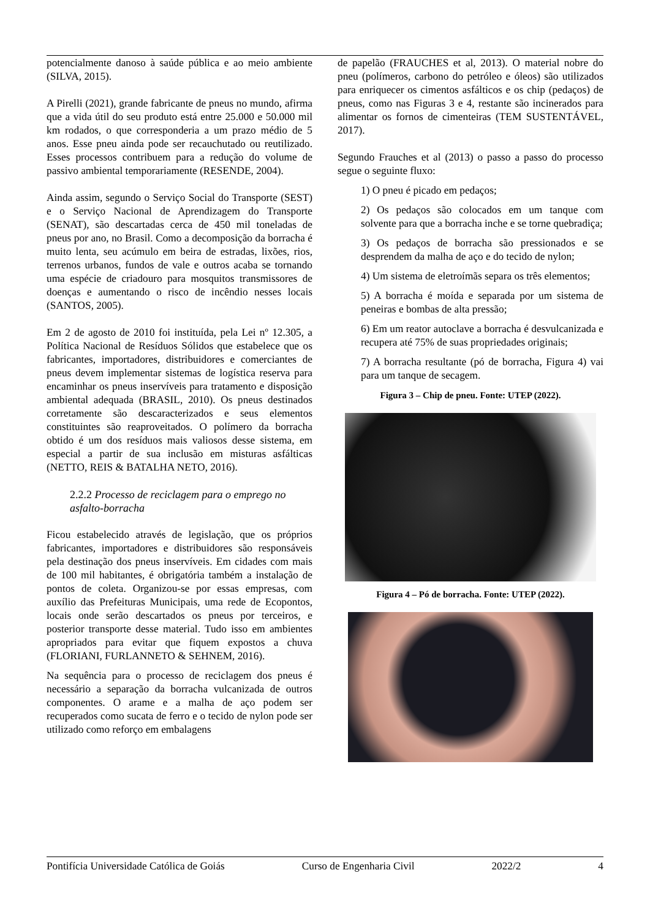potencialmente danoso à saúde pública e ao meio ambiente (SILVA, 2015).
A Pirelli (2021), grande fabricante de pneus no mundo, afirma que a vida útil do seu produto está entre 25.000 e 50.000 mil km rodados, o que corresponderia a um prazo médio de 5 anos. Esse pneu ainda pode ser recauchutado ou reutilizado. Esses processos contribuem para a redução do volume de passivo ambiental temporariamente (RESENDE, 2004).
Ainda assim, segundo o Serviço Social do Transporte (SEST) e o Serviço Nacional de Aprendizagem do Transporte (SENAT), são descartadas cerca de 450 mil toneladas de pneus por ano, no Brasil. Como a decomposição da borracha é muito lenta, seu acúmulo em beira de estradas, lixões, rios, terrenos urbanos, fundos de vale e outros acaba se tornando uma espécie de criadouro para mosquitos transmissores de doenças e aumentando o risco de incêndio nesses locais (SANTOS, 2005).
Em 2 de agosto de 2010 foi instituída, pela Lei nº 12.305, a Política Nacional de Resíduos Sólidos que estabelece que os fabricantes, importadores, distribuidores e comerciantes de pneus devem implementar sistemas de logística reserva para encaminhar os pneus inservíveis para tratamento e disposição ambiental adequada (BRASIL, 2010). Os pneus destinados corretamente são descaracterizados e seus elementos constituintes são reaproveitados. O polímero da borracha obtido é um dos resíduos mais valiosos desse sistema, em especial a partir de sua inclusão em misturas asfálticas (NETTO, REIS & BATALHA NETO, 2016).
2.2.2 Processo de reciclagem para o emprego no asfalto-borracha
Ficou estabelecido através de legislação, que os próprios fabricantes, importadores e distribuidores são responsáveis pela destinação dos pneus inservíveis. Em cidades com mais de 100 mil habitantes, é obrigatória também a instalação de pontos de coleta. Organizou-se por essas empresas, com auxílio das Prefeituras Municipais, uma rede de Ecopontos, locais onde serão descartados os pneus por terceiros, e posterior transporte desse material. Tudo isso em ambientes apropriados para evitar que fiquem expostos a chuva (FLORIANI, FURLANNETO & SEHNEM, 2016).
Na sequência para o processo de reciclagem dos pneus é necessário a separação da borracha vulcanizada de outros componentes. O arame e a malha de aço podem ser recuperados como sucata de ferro e o tecido de nylon pode ser utilizado como reforço em embalagens
de papelão (FRAUCHES et al, 2013). O material nobre do pneu (polímeros, carbono do petróleo e óleos) são utilizados para enriquecer os cimentos asfálticos e os chip (pedaços) de pneus, como nas Figuras 3 e 4, restante são incinerados para alimentar os fornos de cimenteiras (TEM SUSTENTÁVEL, 2017).
Segundo Frauches et al (2013) o passo a passo do processo segue o seguinte fluxo:
1) O pneu é picado em pedaços;
2) Os pedaços são colocados em um tanque com solvente para que a borracha inche e se torne quebradiça;
3) Os pedaços de borracha são pressionados e se desprendem da malha de aço e do tecido de nylon;
4) Um sistema de eletroímãs separa os três elementos;
5) A borracha é moída e separada por um sistema de peneiras e bombas de alta pressão;
6) Em um reator autoclave a borracha é desvulcanizada e recupera até 75% de suas propriedades originais;
7) A borracha resultante (pó de borracha, Figura 4) vai para um tanque de secagem.
Figura 3 – Chip de pneu. Fonte: UTEP (2022).
Figura 4 – Pó de borracha. Fonte: UTEP (2022).
Pontifícia Universidade Católica de Goiás Curso de Engenharia Civil 2022/2 4